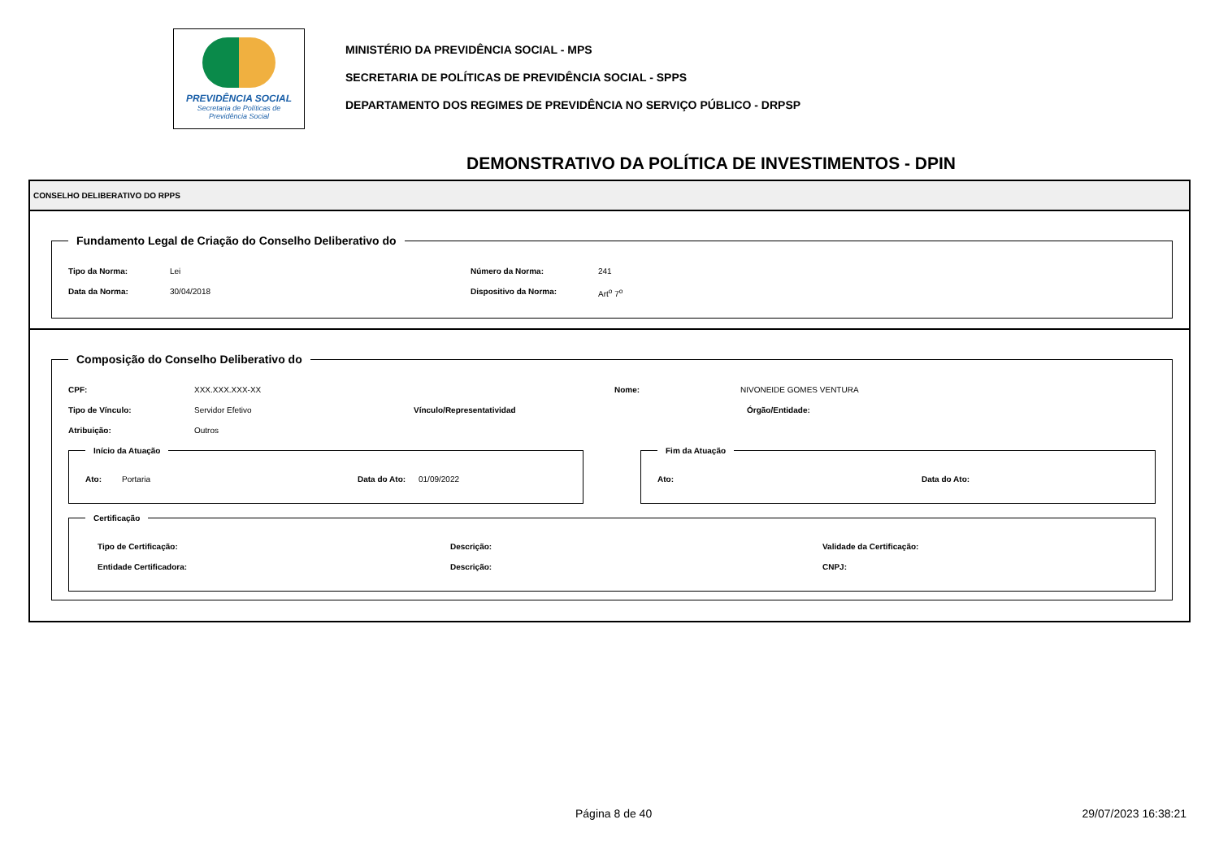PREVIDÊNCIA SOCIAL
Secretaria de Políticas de
Previdência Social
MINISTÉRIO DA PREVIDÊNCIA SOCIAL - MPS
SECRETARIA DE POLÍTICAS DE PREVIDÊNCIA SOCIAL - SPPS
DEPARTAMENTO DOS REGIMES DE PREVIDÊNCIA NO SERVIÇO PÚBLICO - DRPSP
DEMONSTRATIVO DA POLÍTICA DE INVESTIMENTOS - DPIN
CONSELHO DELIBERATIVO DO RPPS
Fundamento Legal de Criação do Conselho Deliberativo do
Tipo da Norma: Lei Número da Norma: 241
Data da Norma: 30/04/2018 Dispositivo da Norma: Art<sup>o</sup> 7<sup>o</sup>
Composição do Conselho Deliberativo do
CPF: XXX.XXX.XXX-XX Nome: NIVONEIDE GOMES VENTURA
Tipo de Vínculo: Servidor Efetivo Vínculo/Representatividad Órgão/Entidade:
Atribuição: Outros
Início da Atuação
Ato: Portaria Data do Ato: 01/09/2022
Fim da Atuação
Ato: Data do Ato:
Certificação
Tipo de Certificação: Descrição: Validade da Certificação:
Entidade Certificadora: Descrição: CNPJ:
Página 8 de 40 29/07/2023 16:38:21